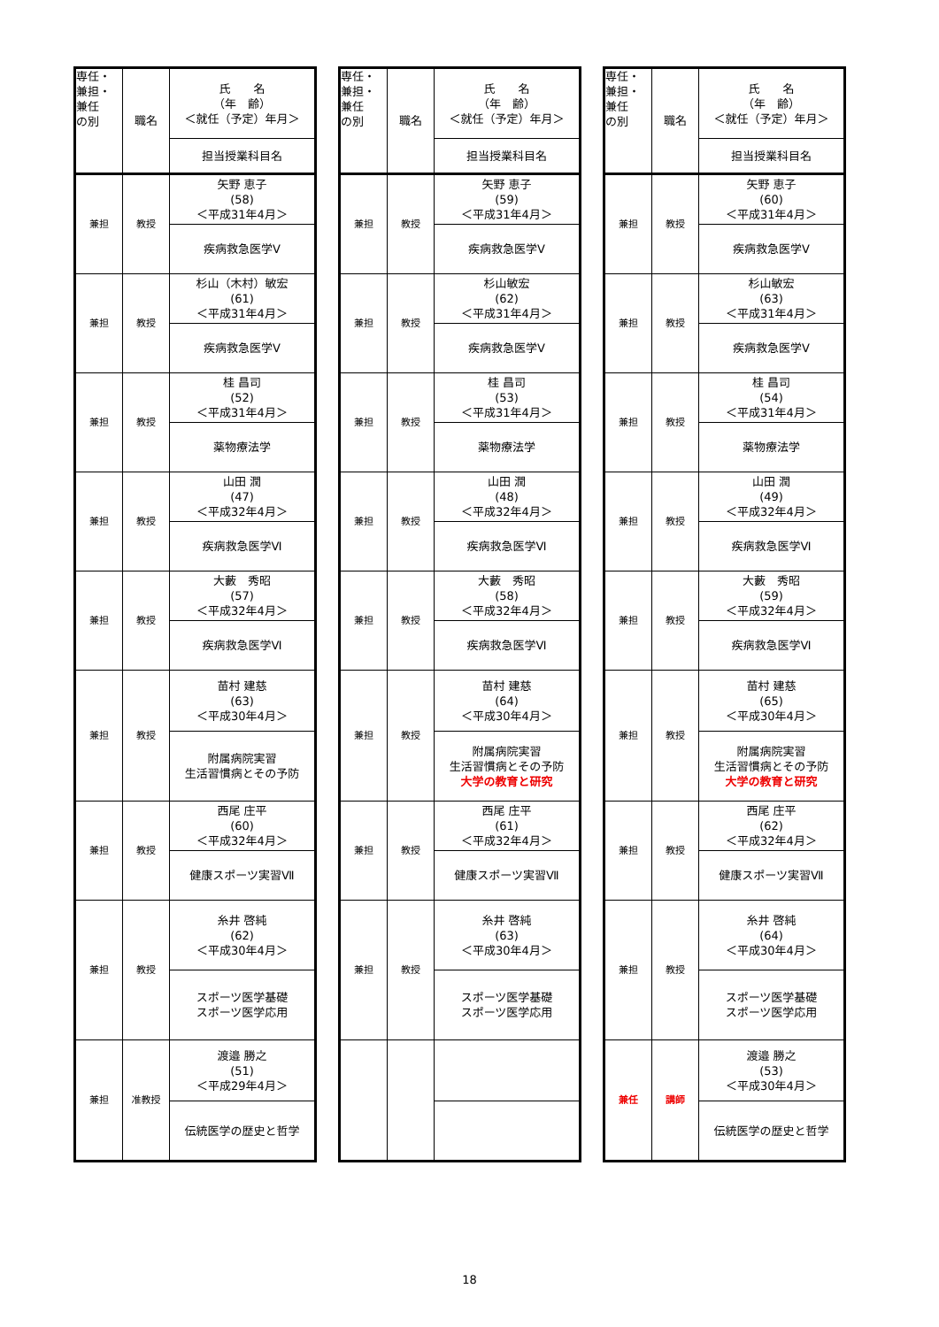| 専任・ 兼担・ 兼任 の別 | 職名 | 氏 名 （年 齢） ＜就任（予定）年月＞ |
| --- | --- | --- |
| | | 担当授業科目名 |
| 兼担 | 教授 | 矢野 恵子 (58) ＜平成31年4月＞ |
| | | 疾病救急医学Ⅴ |
| 兼担 | 教授 | 杉山（木村）敏宏 (61) ＜平成31年4月＞ |
| | | 疾病救急医学Ⅴ |
| 兼担 | 教授 | 桂 昌司 (52) ＜平成31年4月＞ |
| | | 薬物療法学 |
| 兼担 | 教授 | 山田 潤 (47) ＜平成32年4月＞ |
| | | 疾病救急医学Ⅵ |
| 兼担 | 教授 | 大藪 秀昭 (57) ＜平成32年4月＞ |
| | | 疾病救急医学Ⅵ |
| 兼担 | 教授 | 苗村 建慈 (63) ＜平成30年4月＞ |
| | | 附属病院実習 生活習慣病とその予防 |
| 兼担 | 教授 | 西尾 庄平 (60) ＜平成32年4月＞ |
| | | 健康スポーツ実習Ⅶ |
| 兼担 | 教授 | 糸井 啓純 (62) ＜平成30年4月＞ |
| | | スポーツ医学基礎 スポーツ医学応用 |
| 兼担 | 准教授 | 渡邉 勝之 (51) ＜平成29年4月＞ |
| | | 伝統医学の歴史と哲学 |
| 専任・ 兼担・ 兼任 の別 | 職名 | 氏 名 （年 齢） ＜就任（予定）年月＞ |
| --- | --- | --- |
| | | 担当授業科目名 |
| 兼担 | 教授 | 矢野 恵子 (59) ＜平成31年4月＞ |
| | | 疾病救急医学Ⅴ |
| 兼担 | 教授 | 杉山敏宏 (62) ＜平成31年4月＞ |
| | | 疾病救急医学Ⅴ |
| 兼担 | 教授 | 桂 昌司 (53) ＜平成31年4月＞ |
| | | 薬物療法学 |
| 兼担 | 教授 | 山田 潤 (48) ＜平成32年4月＞ |
| | | 疾病救急医学Ⅵ |
| 兼担 | 教授 | 大藪 秀昭 (58) ＜平成32年4月＞ |
| | | 疾病救急医学Ⅵ |
| 兼担 | 教授 | 苗村 建慈 (64) ＜平成30年4月＞ |
| | | 附属病院実習 生活習慣病とその予防 大学の教育と研究 |
| 兼担 | 教授 | 西尾 庄平 (61) ＜平成32年4月＞ |
| | | 健康スポーツ実習Ⅶ |
| 兼担 | 教授 | 糸井 啓純 (63) ＜平成30年4月＞ |
| | | スポーツ医学基礎 スポーツ医学応用 |
| 専任・ 兼担・ 兼任 の別 | 職名 | 氏 名 （年 齢） ＜就任（予定）年月＞ |
| --- | --- | --- |
| | | 担当授業科目名 |
| 兼担 | 教授 | 矢野 恵子 (60) ＜平成31年4月＞ |
| | | 疾病救急医学Ⅴ |
| 兼担 | 教授 | 杉山敏宏 (63) ＜平成31年4月＞ |
| | | 疾病救急医学Ⅴ |
| 兼担 | 教授 | 桂 昌司 (54) ＜平成31年4月＞ |
| | | 薬物療法学 |
| 兼担 | 教授 | 山田 潤 (49) ＜平成32年4月＞ |
| | | 疾病救急医学Ⅵ |
| 兼担 | 教授 | 大藪 秀昭 (59) ＜平成32年4月＞ |
| | | 疾病救急医学Ⅵ |
| 兼担 | 教授 | 苗村 建慈 (65) ＜平成30年4月＞ |
| | | 附属病院実習 生活習慣病とその予防 大学の教育と研究 |
| 兼担 | 教授 | 西尾 庄平 (62) ＜平成32年4月＞ |
| | | 健康スポーツ実習Ⅶ |
| 兼担 | 教授 | 糸井 啓純 (64) ＜平成30年4月＞ |
| | | スポーツ医学基礎 スポーツ医学応用 |
| 兼任 | 講師 | 渡邉 勝之 (53) ＜平成30年4月＞ |
| | | 伝統医学の歴史と哲学 |
18